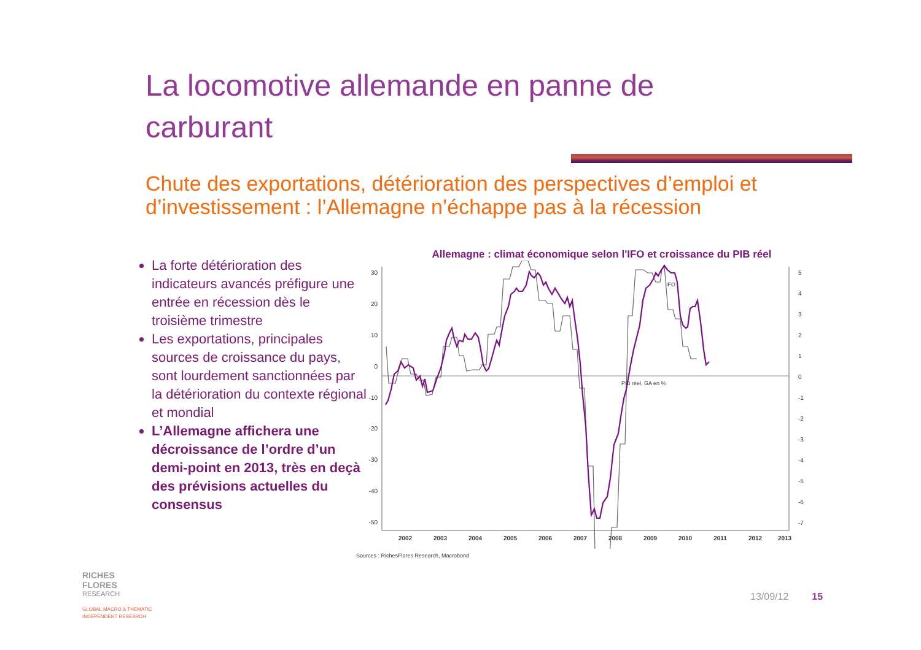La locomotive allemande en panne de carburant
Chute des exportations, détérioration des perspectives d’emploi et d’investissement : l’Allemagne n’échappe pas à la récession
La forte détérioration des indicateurs avancés préfigure une entrée en récession dès le troisième trimestre
Les exportations, principales sources de croissance du pays, sont lourdement sanctionnées par la détérioration du contexte régional et mondial
L’Allemagne affichera une décroissance de l’ordre d’un demi-point en 2013, très en deçà des prévisions actuelles du consensus
Allemagne : climat économique selon l'IFO et croissance du PIB réel
30
20
10
0
-10
-20
-30
-40
-50
5
4
3
2
1
0
-1
-2
-3
-4
-5
-6
-7
2002
2003
2004
2005
2006
2007
2008
2009
2010
2011
2012
2013
IFO
PIB réel, GA en %
Sources : RichesFlores Research, Macrobond
RICHES
FLORES
RESEARCH
GLOBAL MACRO & THEMATIC
INDEPENDENT RESEARCH
13/09/12 15